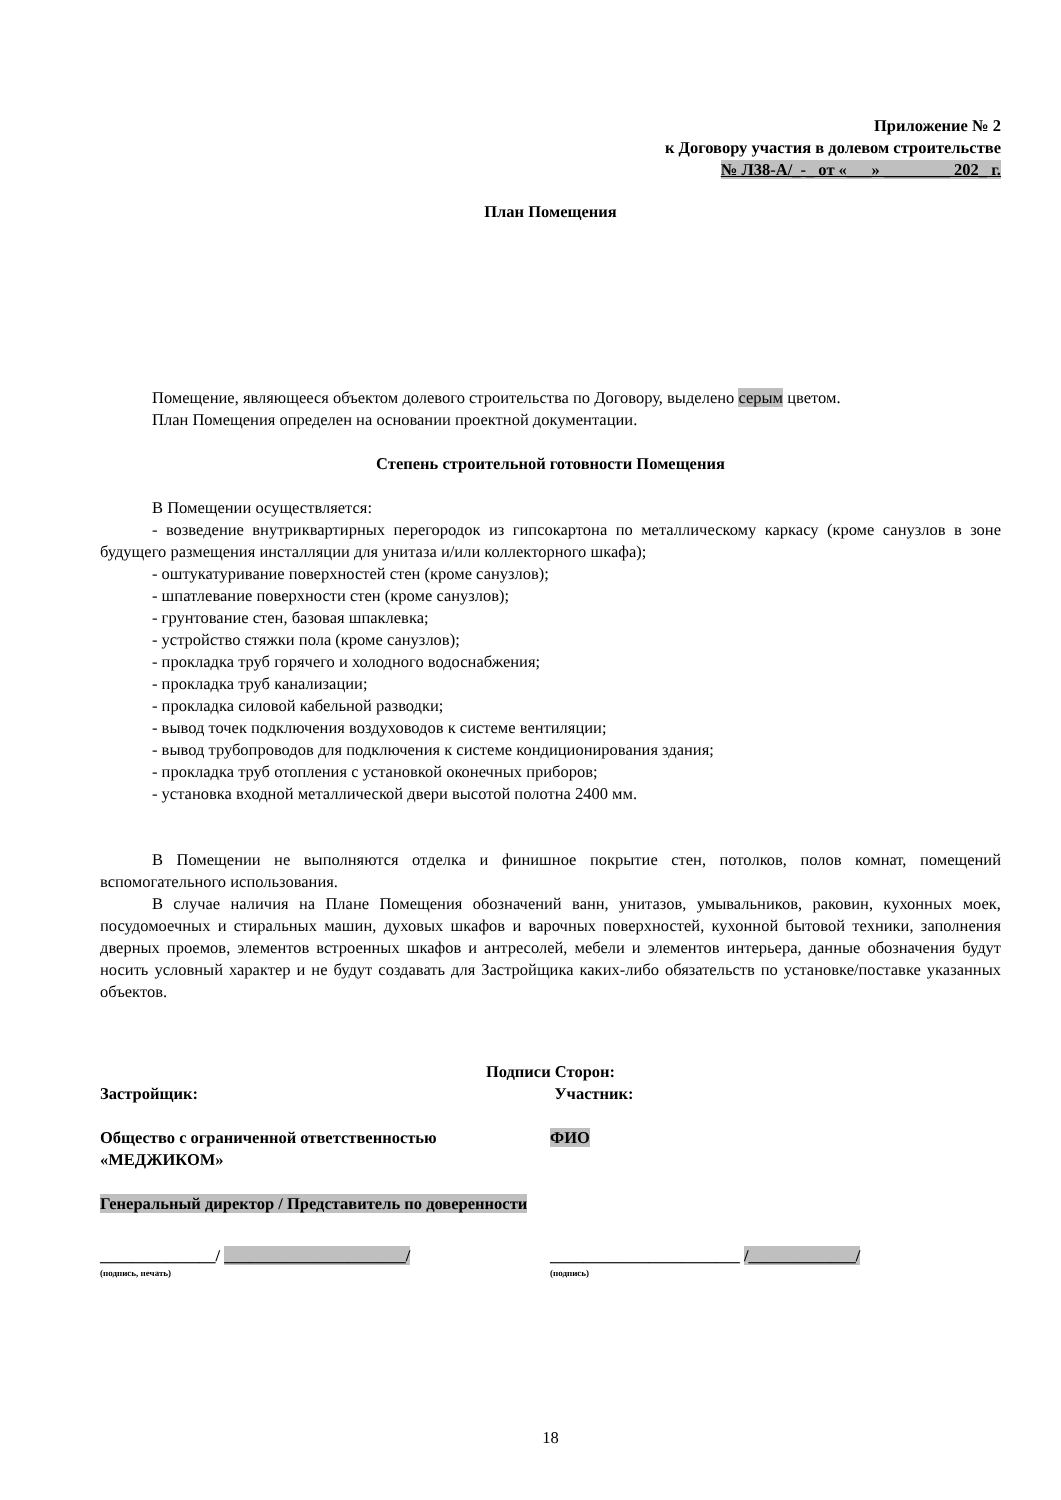Приложение № 2
к Договору участия в долевом строительстве
№ Л38-А/_-_ от «___» ________ 202_ г.
План Помещения
Помещение, являющееся объектом долевого строительства по Договору, выделено серым цветом.
План Помещения определен на основании проектной документации.
Степень строительной готовности Помещения
В Помещении осуществляется:
- возведение внутриквартирных перегородок из гипсокартона по металлическому каркасу (кроме санузлов в зоне будущего размещения инсталляции для унитаза и/или коллекторного шкафа);
- оштукатуривание поверхностей стен (кроме санузлов);
- шпатлевание поверхности стен (кроме санузлов);
- грунтование стен, базовая шпаклевка;
- устройство стяжки пола (кроме санузлов);
- прокладка труб горячего и холодного водоснабжения;
- прокладка труб канализации;
- прокладка силовой кабельной разводки;
- вывод точек подключения воздуховодов к системе вентиляции;
- вывод трубопроводов для подключения к системе кондиционирования здания;
- прокладка труб отопления с установкой оконечных приборов;
- установка входной металлической двери высотой полотна 2400 мм.
В Помещении не выполняются отделка и финишное покрытие стен, потолков, полов комнат, помещений вспомогательного использования.
В случае наличия на Плане Помещения обозначений ванн, унитазов, умывальников, раковин, кухонных моек, посудомоечных и стиральных машин, духовых шкафов и варочных поверхностей, кухонной бытовой техники, заполнения дверных проемов, элементов встроенных шкафов и антресолей, мебели и элементов интерьера, данные обозначения будут носить условный характер и не будут создавать для Застройщика каких-либо обязательств по установке/поставке указанных объектов.
Подписи Сторон:
Застройщик: Участник:
Общество с ограниченной ответственностью «МЕДЖИКОМ»
ФИО
Генеральный директор / Представитель по доверенности
______________/ ______________________/ _______________________ /_____________/
(подпись, печать) (подпись)
18